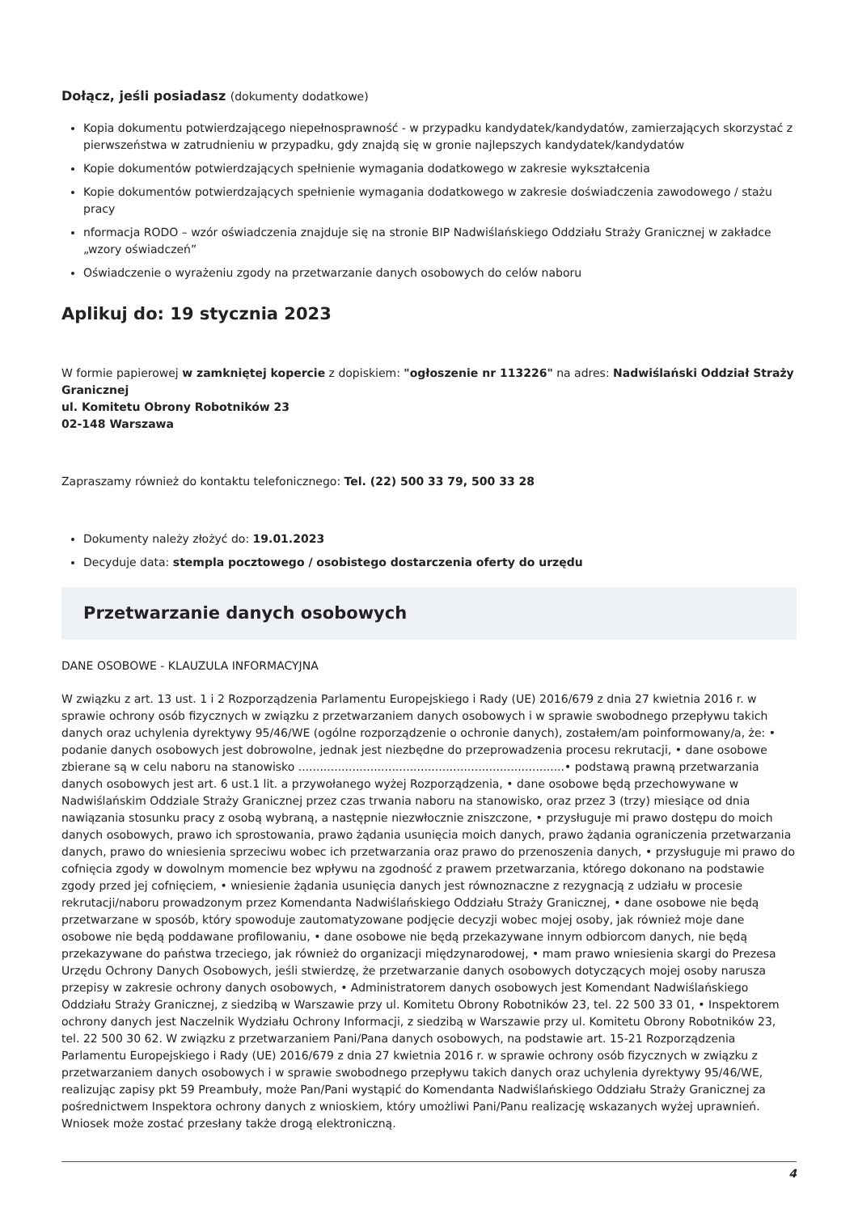Dołącz, jeśli posiadasz (dokumenty dodatkowe)
Kopia dokumentu potwierdzającego niepełnosprawność - w przypadku kandydatek/kandydatów, zamierzających skorzystać z pierwszeństwa w zatrudnieniu w przypadku, gdy znajdą się w gronie najlepszych kandydatek/kandydatów
Kopie dokumentów potwierdzających spełnienie wymagania dodatkowego w zakresie wykształcenia
Kopie dokumentów potwierdzających spełnienie wymagania dodatkowego w zakresie doświadczenia zawodowego / stażu pracy
nformacja RODO – wzór oświadczenia znajduje się na stronie BIP Nadwiślańskiego Oddziału Straży Granicznej w zakładce „wzory oświadczeń”
Oświadczenie o wyrażeniu zgody na przetwarzanie danych osobowych do celów naboru
Aplikuj do: 19 stycznia 2023
W formie papierowej w zamkniętej kopercie z dopiskiem: "ogłoszenie nr 113226" na adres: Nadwiślański Oddział Straży Granicznej
ul. Komitetu Obrony Robotników 23
02-148 Warszawa
Zapraszamy również do kontaktu telefonicznego: Tel. (22) 500 33 79, 500 33 28
Dokumenty należy złożyć do: 19.01.2023
Decyduje data: stempla pocztowego / osobistego dostarczenia oferty do urzędu
Przetwarzanie danych osobowych
DANE OSOBOWE - KLAUZULA INFORMACYJNA
W związku z art. 13 ust. 1 i 2 Rozporządzenia Parlamentu Europejskiego i Rady (UE) 2016/679 z dnia 27 kwietnia 2016 r. w sprawie ochrony osób fizycznych w związku z przetwarzaniem danych osobowych i w sprawie swobodnego przepływu takich danych oraz uchylenia dyrektywy 95/46/WE (ogólne rozporządzenie o ochronie danych), zostałem/am poinformowany/a, że: • podanie danych osobowych jest dobrowolne, jednak jest niezbędne do przeprowadzenia procesu rekrutacji, • dane osobowe zbierane są w celu naboru na stanowisko ..........................................................................• podstawą prawną przetwarzania danych osobowych jest art. 6 ust.1 lit. a przywołanego wyżej Rozporządzenia, • dane osobowe będą przechowywane w Nadwiślańskim Oddziale Straży Granicznej przez czas trwania naboru na stanowisko, oraz przez 3 (trzy) miesiące od dnia nawiązania stosunku pracy z osobą wybraną, a następnie niezwłocznie zniszczone, • przysługuje mi prawo dostępu do moich danych osobowych, prawo ich sprostowania, prawo żądania usunięcia moich danych, prawo żądania ograniczenia przetwarzania danych, prawo do wniesienia sprzeciwu wobec ich przetwarzania oraz prawo do przenoszenia danych, • przysługuje mi prawo do cofnięcia zgody w dowolnym momencie bez wpływu na zgodność z prawem przetwarzania, którego dokonano na podstawie zgody przed jej cofnięciem, • wniesienie żądania usunięcia danych jest równoznaczne z rezygnacją z udziału w procesie rekrutacji/naboru prowadzonym przez Komendanta Nadwiślańskiego Oddziału Straży Granicznej, • dane osobowe nie będą przetwarzane w sposób, który spowoduje zautomatyzowane podjęcie decyzji wobec mojej osoby, jak również moje dane osobowe nie będą poddawane profilowaniu, • dane osobowe nie będą przekazywane innym odbiorcom danych, nie będą przekazywane do państwa trzeciego, jak również do organizacji międzynarodowej, • mam prawo wniesienia skargi do Prezesa Urzędu Ochrony Danych Osobowych, jeśli stwierdzę, że przetwarzanie danych osobowych dotyczących mojej osoby narusza przepisy w zakresie ochrony danych osobowych, • Administratorem danych osobowych jest Komendant Nadwiślańskiego Oddziału Straży Granicznej, z siedzibą w Warszawie przy ul. Komitetu Obrony Robotników 23, tel. 22 500 33 01, • Inspektorem ochrony danych jest Naczelnik Wydziału Ochrony Informacji, z siedzibą w Warszawie przy ul. Komitetu Obrony Robotników 23, tel. 22 500 30 62. W związku z przetwarzaniem Pani/Pana danych osobowych, na podstawie art. 15-21 Rozporządzenia Parlamentu Europejskiego i Rady (UE) 2016/679 z dnia 27 kwietnia 2016 r. w sprawie ochrony osób fizycznych w związku z przetwarzaniem danych osobowych i w sprawie swobodnego przepływu takich danych oraz uchylenia dyrektywy 95/46/WE, realizując zapisy pkt 59 Preambuły, może Pan/Pani wystąpić do Komendanta Nadwiślańskiego Oddziału Straży Granicznej za pośrednictwem Inspektora ochrony danych z wnioskiem, który umożliwi Pani/Panu realizację wskazanych wyżej uprawnień. Wniosek może zostać przesłany także drogą elektroniczną.
4